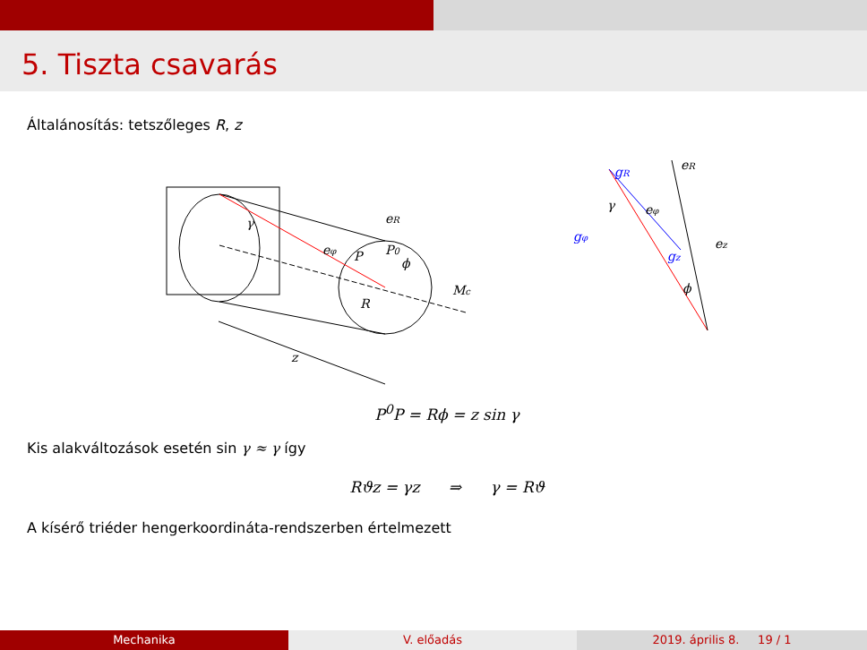5. Tiszta csavarás
Általánosítás: tetszőleges R, z
eR
eφ
P
P0
ϕ
γ
R
Mc
z
gR
eR
eφ
gφ
ez
gz
γ
ϕ
P<sup>0</sup>P = Rϕ = z sin γ
Kis alakváltozások esetén sin γ ≈ γ így
Rϑz = γz ⇒ γ = Rϑ
A kísérő triéder hengerkoordináta-rendszerben értelmezett
Mechanika V. előadás 2019. április 8. 19 / 1